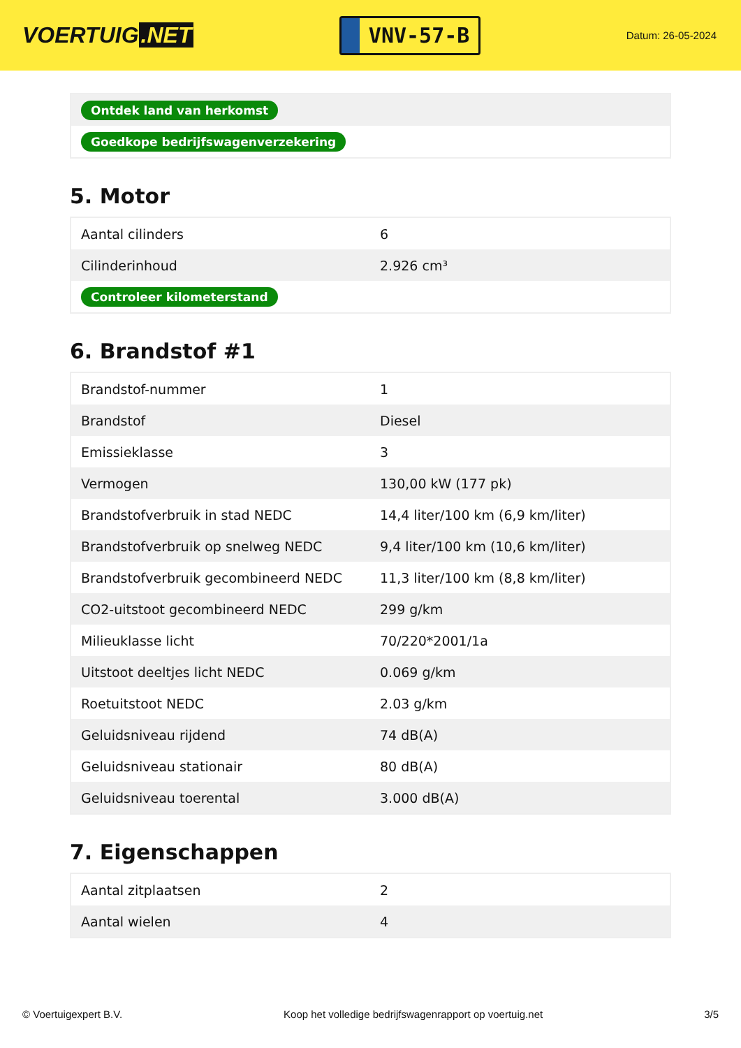VOERTUIG.NET
VNV-57-B
Datum: 26-05-2024
| Ontdek land van herkomst |
| Goedkope bedrijfswagenverzekering |
5. Motor
| Aantal cilinders | 6 |
| Cilinderinhoud | 2.926 cm³ |
| Controleer kilometerstand | |
6. Brandstof #1
| Brandstof-nummer | 1 |
| Brandstof | Diesel |
| Emissieklasse | 3 |
| Vermogen | 130,00 kW (177 pk) |
| Brandstofverbruik in stad NEDC | 14,4 liter/100 km (6,9 km/liter) |
| Brandstofverbruik op snelweg NEDC | 9,4 liter/100 km (10,6 km/liter) |
| Brandstofverbruik gecombineerd NEDC | 11,3 liter/100 km (8,8 km/liter) |
| CO2-uitstoot gecombineerd NEDC | 299 g/km |
| Milieuklasse licht | 70/220*2001/1a |
| Uitstoot deeltjes licht NEDC | 0.069 g/km |
| Roetuitstoot NEDC | 2.03 g/km |
| Geluidsniveau rijdend | 74 dB(A) |
| Geluidsniveau stationair | 80 dB(A) |
| Geluidsniveau toerental | 3.000 dB(A) |
7. Eigenschappen
| Aantal zitplaatsen | 2 |
| Aantal wielen | 4 |
© Voertuigexpert B.V. Koop het volledige bedrijfswagenrapport op voertuig.net 3/5